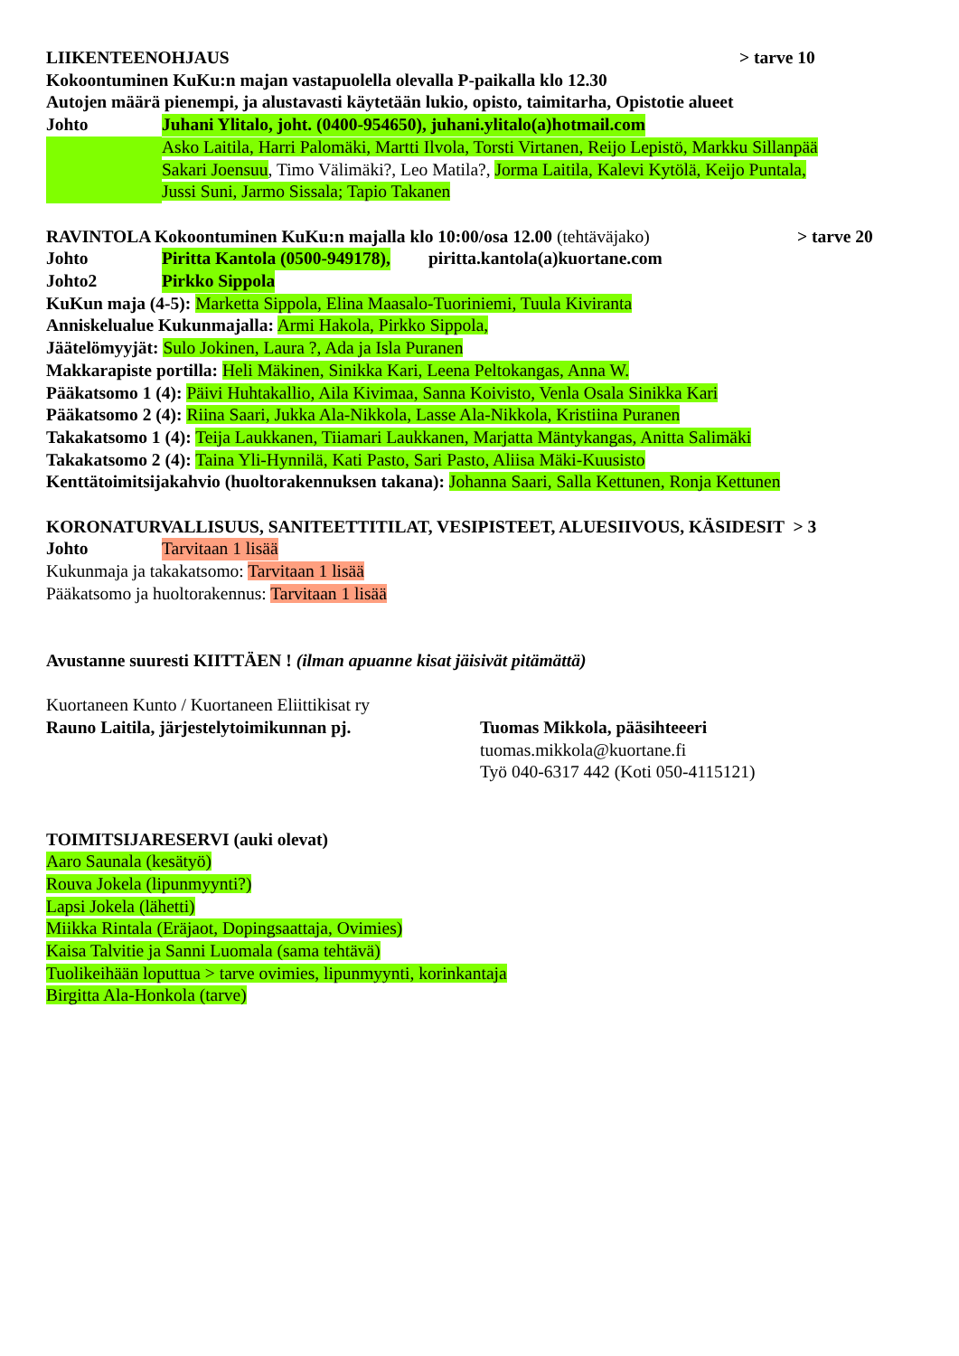LIIKENTEENOHJAUS > tarve 10
Kokoontuminen KuKu:n majan vastapuolella olevalla P-paikalla klo 12.30
Autojen määrä pienempi, ja alustavasti käytetään lukio, opisto, taimitarha, Opistotie alueet
Johto Juhani Ylitalo, joht. (0400-954650), juhani.ylitalo(a)hotmail.com
Asko Laitila, Harri Palomäki, Martti Ilvola, Torsti Virtanen, Reijo Lepistö, Markku Sillanpää
Sakari Joensuu, Timo Välimäki?, Leo Matila?, Jorma Laitila, Kalevi Kytölä, Keijo Puntala,
Jussi Suni, Jarmo Sissala; Tapio Takanen
RAVINTOLA Kokoontuminen KuKu:n majalla klo 10:00/osa 12.00 (tehtäväjako) > tarve 20
Johto Piritta Kantola (0500-949178), piritta.kantola(a)kuortane.com
Johto2 Pirkko Sippola
KuKun maja (4-5): Marketta Sippola, Elina Maasalo-Tuoriniemi, Tuula Kiviranta
Anniskelualue Kukunmajalla: Armi Hakola, Pirkko Sippola,
Jäätelömyyjät: Sulo Jokinen, Laura ?, Ada ja Isla Puranen
Makkarapiste portilla: Heli Mäkinen, Sinikka Kari, Leena Peltokangas, Anna W.
Pääkatsomo 1 (4): Päivi Huhtakallio, Aila Kivimaa, Sanna Koivisto, Venla Osala Sinikka Kari
Pääkatsomo 2 (4): Riina Saari, Jukka Ala-Nikkola, Lasse Ala-Nikkola, Kristiina Puranen
Takakatsomo 1 (4): Teija Laukkanen, Tiiamari Laukkanen, Marjatta Mäntykangas, Anitta Salimäki
Takakatsomo 2 (4): Taina Yli-Hynnilä, Kati Pasto, Sari Pasto, Aliisa Mäki-Kuusisto
Kenttätoimitsijakahvio (huoltorakennuksen takana): Johanna Saari, Salla Kettunen, Ronja Kettunen
KORONATURVALLISUUS, SANITEETTITILAT, VESIPISTEET, ALUESIIVOUS, KÄSIDESIT > 3
Johto Tarvitaan 1 lisää
Kukunmaja ja takakatsomo: Tarvitaan 1 lisää
Pääkatsomo ja huoltorakennus: Tarvitaan 1 lisää
Avustanne suuresti KIITTÄEN ! (ilman apuanne kisat jäisivät pitämättä)
Kuortaneen Kunto / Kuortaneen Eliittikisat ry
Rauno Laitila, järjestelytoimikunnan pj. Tuomas Mikkola, pääsihteeeri
tuomas.mikkola@kuortane.fi
Työ 040-6317 442 (Koti 050-4115121)
TOIMITSIJARESERVI (auki olevat)
Aaro Saunala (kesätyö)
Rouva Jokela (lipunmyynti?)
Lapsi Jokela (lähetti)
Miikka Rintala (Eräjaot, Dopingsaattaja, Ovimies)
Kaisa Talvitie ja Sanni Luomala (sama tehtävä)
Tuolikeihään loputtua > tarve ovimies, lipunmyynti, korinkantaja
Birgitta Ala-Honkola (tarve)